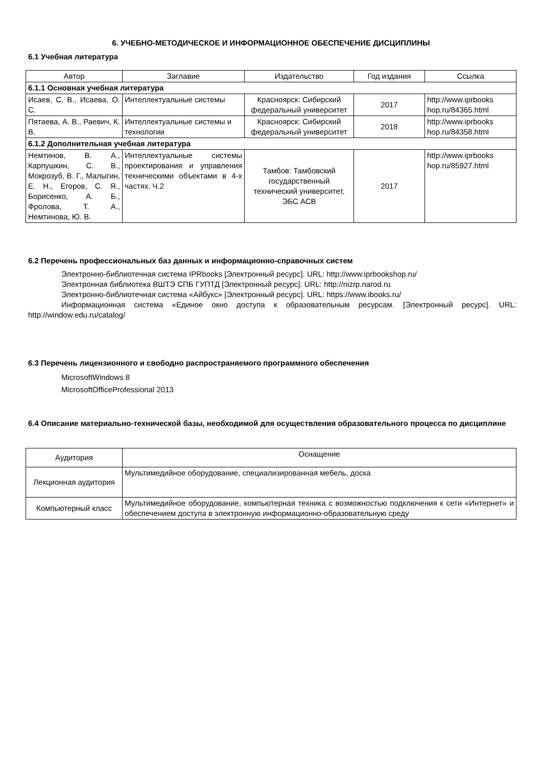6. УЧЕБНО-МЕТОДИЧЕСКОЕ И ИНФОРМАЦИОННОЕ ОБЕСПЕЧЕНИЕ ДИСЦИПЛИНЫ
6.1 Учебная литература
| Автор | Заглавие | Издательство | Год издания | Ссылка |
| --- | --- | --- | --- | --- |
| 6.1.1 Основная учебная литература | | | | |
| Исаев, С. В., Исаева, О. С. | Интеллектуальные системы | Красноярск: Сибирский федеральный университет | 2017 | http://www.iprbooks hop.ru/84365.html |
| Пятаева, А. В., Раевич, К. В. | Интеллектуальные системы и технологии | Красноярск: Сибирский федеральный университет | 2018 | http://www.iprbooks hop.ru/84358.html |
| 6.1.2 Дополнительная учебная литература | | | | |
| Немтинов, В. А., Карпушкин, С. В., Мокрозуб, В. Г., Малыгин, Е. Н., Егоров, С. Я., Борисенко, А. Б., Фролова, Т. А., Немтинова, Ю. В. | Интеллектуальные системы проектирования и управления техническими объектами в 4-х частях. Ч.2 | Тамбов: Тамбовский государственный технический университет, ЭБС АСВ | 2017 | http://www.iprbooks hop.ru/85927.html |
6.2 Перечень профессиональных баз данных и информационно-справочных систем
Электронно-библиотечная система IPRbooks [Электронный ресурс]. URL: http://www.iprbookshop.ru/
Электронная библиотека ВШТЭ СПБ ГУПТД [Электронный ресурс]. URL: http://nizrp.narod.ru
Электронно-библиотечная система «Айбукс» [Электронный ресурс]. URL: https://www.ibooks.ru/
Информационная система «Единое окно доступа к образовательным ресурсам. [Электронный ресурс]. URL: http://window.edu.ru/catalog/
6.3 Перечень лицензионного и свободно распространяемого программного обеспечения
MicrosoftWindows 8
MicrosoftOfficeProfessional 2013
6.4 Описание материально-технической базы, необходимой для осуществления образовательного процесса по дисциплине
| Аудитория | Оснащение |
| --- | --- |
| Лекционная аудитория | Мультимедийное оборудование, специализированная мебель, доска |
| Компьютерный класс | Мультимедийное оборудование, компьютерная техника с возможностью подключения к сети «Интернет» и обеспечением доступа в электронную информационно-образовательную среду |